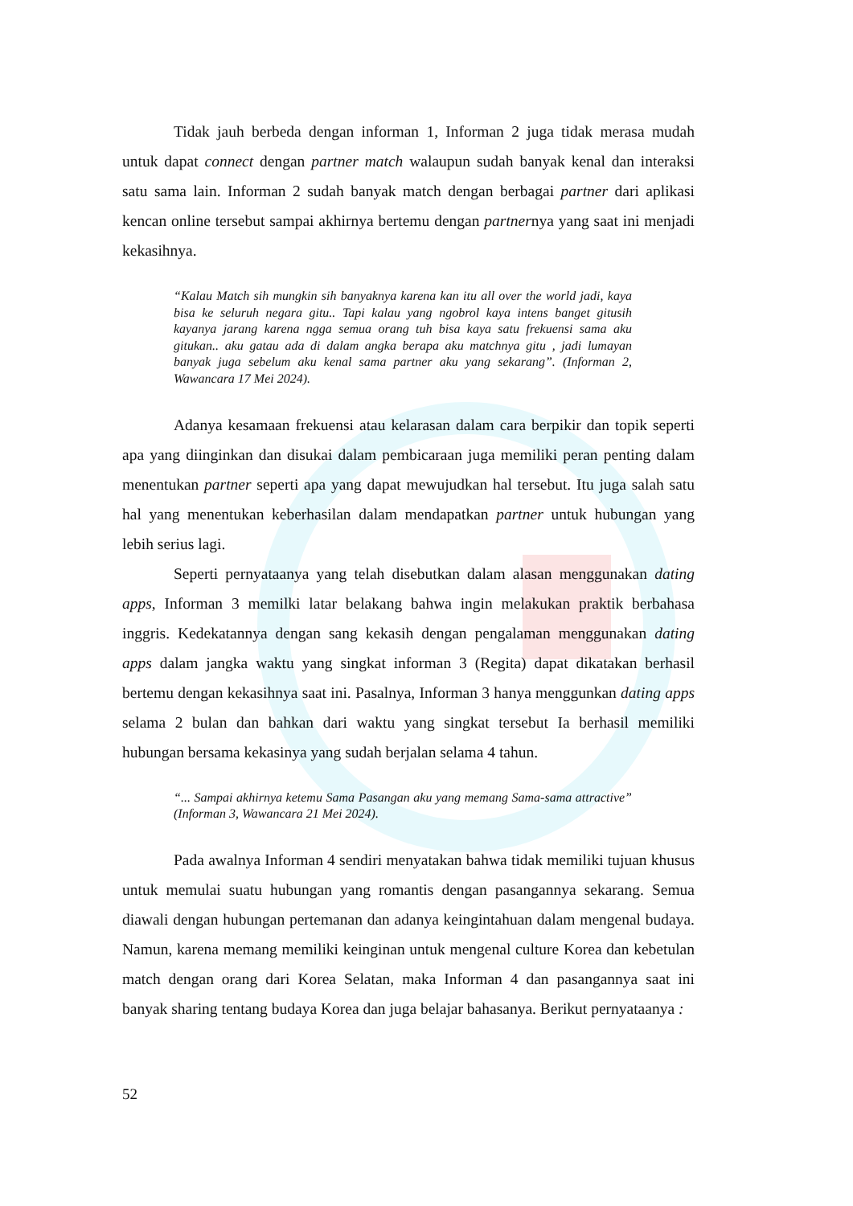Tidak jauh berbeda dengan informan 1, Informan 2 juga tidak merasa mudah untuk dapat connect dengan partner match walaupun sudah banyak kenal dan interaksi satu sama lain. Informan 2 sudah banyak match dengan berbagai partner dari aplikasi kencan online tersebut sampai akhirnya bertemu dengan partnernya yang saat ini menjadi kekasihnya.
“Kalau Match sih mungkin sih banyaknya karena kan itu all over the world jadi, kaya bisa ke seluruh negara gitu.. Tapi kalau yang ngobrol kaya intens banget gitusih kayanya jarang karena ngga semua orang tuh bisa kaya satu frekuensi sama aku gitukan.. aku gatau ada di dalam angka berapa aku matchnya gitu , jadi lumayan banyak juga sebelum aku kenal sama partner aku yang sekarang”. (Informan 2, Wawancara 17 Mei 2024).
Adanya kesamaan frekuensi atau kelarasan dalam cara berpikir dan topik seperti apa yang diinginkan dan disukai dalam pembicaraan juga memiliki peran penting dalam menentukan partner seperti apa yang dapat mewujudkan hal tersebut. Itu juga salah satu hal yang menentukan keberhasilan dalam mendapatkan partner untuk hubungan yang lebih serius lagi.
Seperti pernyataanya yang telah disebutkan dalam alasan menggunakan dating apps, Informan 3 memilki latar belakang bahwa ingin melakukan praktik berbahasa inggris. Kedekatannya dengan sang kekasih dengan pengalaman menggunakan dating apps dalam jangka waktu yang singkat informan 3 (Regita) dapat dikatakan berhasil bertemu dengan kekasihnya saat ini. Pasalnya, Informan 3 hanya menggunkan dating apps selama 2 bulan dan bahkan dari waktu yang singkat tersebut Ia berhasil memiliki hubungan bersama kekasinya yang sudah berjalan selama 4 tahun.
“... Sampai akhirnya ketemu Sama Pasangan aku yang memang Sama-sama attractive” (Informan 3, Wawancara 21 Mei 2024).
Pada awalnya Informan 4 sendiri menyatakan bahwa tidak memiliki tujuan khusus untuk memulai suatu hubungan yang romantis dengan pasangannya sekarang. Semua diawali dengan hubungan pertemanan dan adanya keingintahuan dalam mengenal budaya. Namun, karena memang memiliki keinginan untuk mengenal culture Korea dan kebetulan match dengan orang dari Korea Selatan, maka Informan 4 dan pasangannya saat ini banyak sharing tentang budaya Korea dan juga belajar bahasanya. Berikut pernyataanya :
52